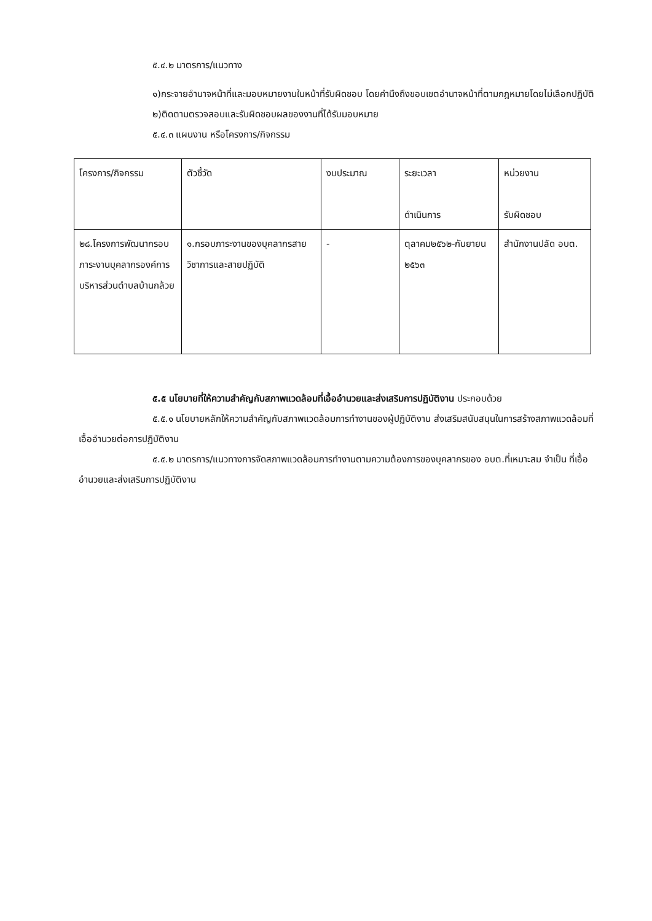๕.๔.๒ มาตรการ/แนวทาง
๑)กระจายอำนาจหน้าที่และมอบหมายงานในหน้าที่รับผิดชอบ โดยคำนึงถึงขอบเขตอำนาจหน้าที่ตามกฎหมายโดยไม่เลือกปฏิบัติ
๒)ติดตามตรวจสอบและรับผิดชอบผลของงานที่ได้รับมอบหมาย
๕.๔.๓ แผนงาน หรือโครงการ/กิจกรรม
| โครงการ/กิจกรรม | ตัวชี้วัด | งบประมาณ | ระยะเวลา ดำเนินการ | หน่วยงาน รับผิดชอบ |
| ๒๘.โครงการพัฒนากรอบภาระงานบุคลากรองค์การบริหารส่วนตำบลบ้านกล้วย | ๑.กรอบภาระงานของบุคลากรสายวิชาการและสายปฏิบัติ | - | ตุลาคม๒๕๖๒-กันยายน ๒๕๖๓ | สำนักงานปลัด อบต. |
๕.๕ นโยบายที่ให้ความสำคัญกับสภาพแวดล้อมที่เอื้ออำนวยและส่งเสริมการปฏิบัติงาน ประกอบด้วย
๕.๕.๑ นโยบายหลักให้ความสำคัญกับสภาพแวดล้อมการทำงานของผู้ปฏิบัติงาน ส่งเสริมสนับสนุนในการสร้างสภาพแวดล้อมที่เอื้ออำนวยต่อการปฏิบัติงาน
๕.๕.๒ มาตรการ/แนวทางการจัดสภาพแวดล้อมการทำงานตามความต้องการของบุคลากรของ อบต.ที่เหมาะสม จำเป็น ที่เอื้ออำนวยและส่งเสริมการปฏิบัติงาน